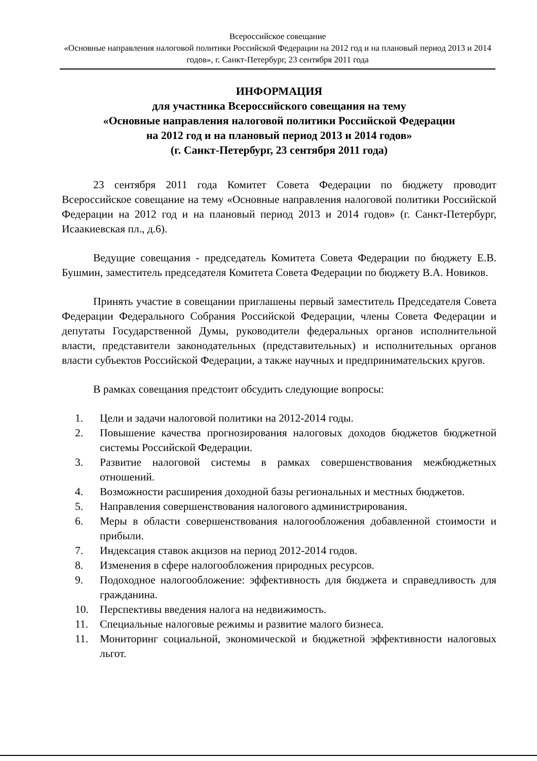Всероссийское совещание
«Основные направления налоговой политики Российской Федерации на 2012 год и на плановый период 2013 и 2014 годов», г. Санкт-Петербург, 23 сентября 2011 года
ИНФОРМАЦИЯ
для участника Всероссийского совещания на тему
«Основные направления налоговой политики Российской Федерации
на 2012 год и на плановый период 2013 и 2014 годов»
(г. Санкт-Петербург, 23 сентября 2011 года)
23 сентября 2011 года Комитет Совета Федерации по бюджету проводит Всероссийское совещание на тему «Основные направления налоговой политики Российской Федерации на 2012 год и на плановый период 2013 и 2014 годов» (г. Санкт-Петербург, Исаакиевская пл., д.6).
Ведущие совещания - председатель Комитета Совета Федерации по бюджету Е.В. Бушмин, заместитель председателя Комитета Совета Федерации по бюджету В.А. Новиков.
Принять участие в совещании приглашены первый заместитель Председателя Совета Федерации Федерального Собрания Российской Федерации, члены Совета Федерации и депутаты Государственной Думы, руководители федеральных органов исполнительной власти, представители законодательных (представительных) и исполнительных органов власти субъектов Российской Федерации, а также научных и предпринимательских кругов.
В рамках совещания предстоит обсудить следующие вопросы:
1. Цели и задачи налоговой политики на 2012-2014 годы.
2. Повышение качества прогнозирования налоговых доходов бюджетов бюджетной системы Российской Федерации.
3. Развитие налоговой системы в рамках совершенствования межбюджетных отношений.
4. Возможности расширения доходной базы региональных и местных бюджетов.
5. Направления совершенствования налогового администрирования.
6. Меры в области совершенствования налогообложения добавленной стоимости и прибыли.
7. Индексация ставок акцизов на период 2012-2014 годов.
8. Изменения в сфере налогообложения природных ресурсов.
9. Подоходное налогообложение: эффективность для бюджета и справедливость для гражданина.
10. Перспективы введения налога на недвижимость.
11. Специальные налоговые режимы и развитие малого бизнеса.
11. Мониторинг социальной, экономической и бюджетной эффективности налоговых льгот.